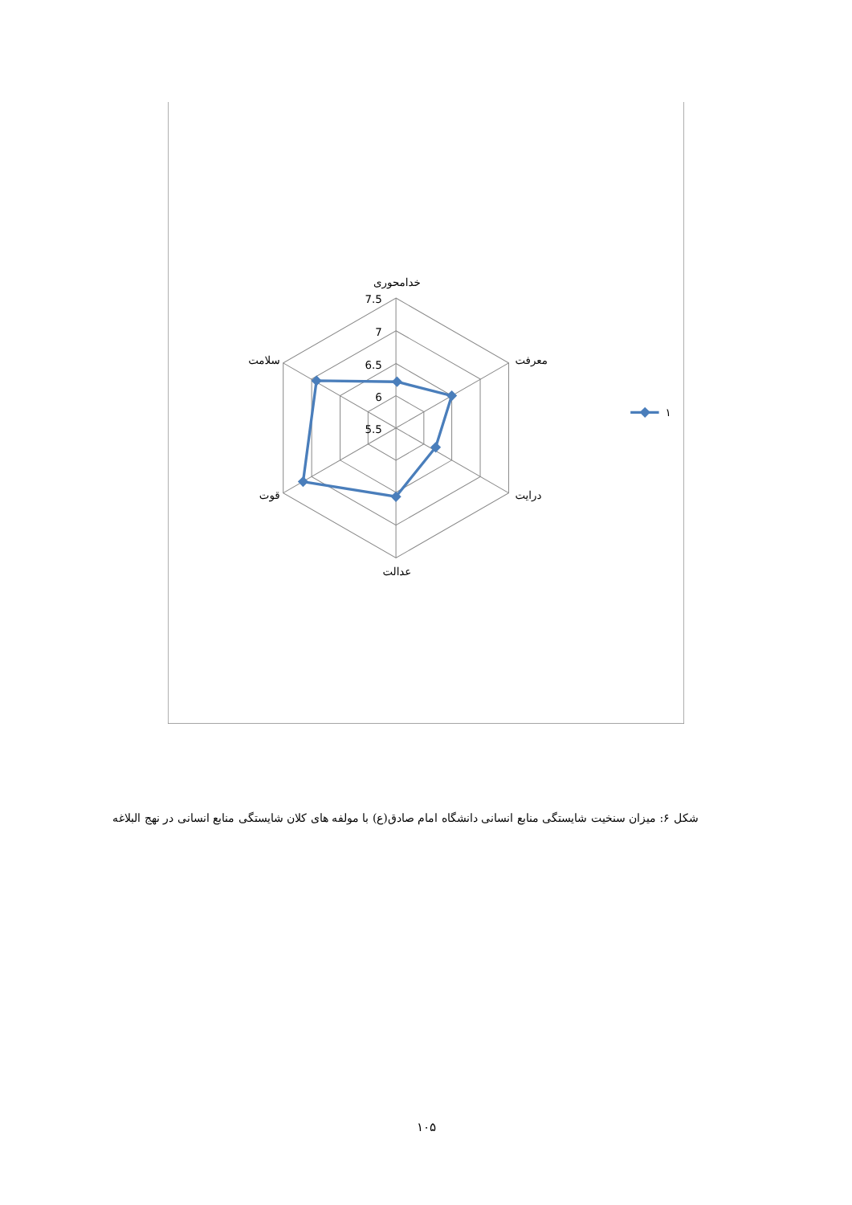7.5
7
6.5
6
5.5
خدامحوری
معرفت
درایت
عدالت
قوت
سلامت
۱
شکل ۶: میزان سنخیت شایستگی منابع انسانی دانشگاه امام صادق(ع) با مولفه های کلان شایستگی منابع انسانی در نهج البلاغه
۱۰۵